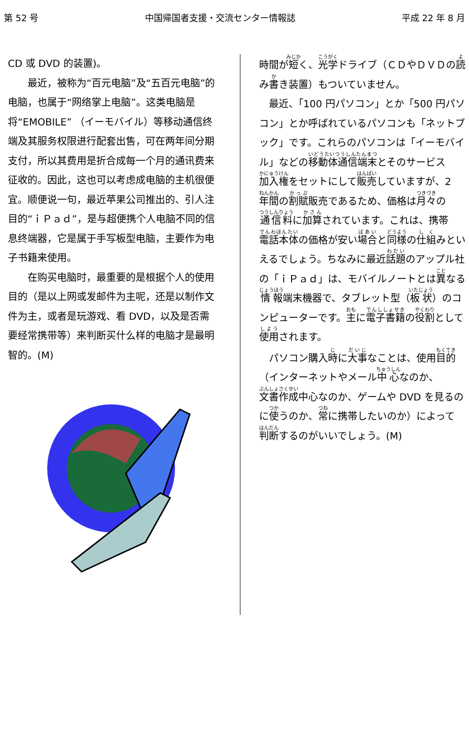第 52 号 中国帰国者支援・交流センター情報誌 平成 22 年 8 月
CD 或 DVD 的装置)。
　　最近，被称为“百元电脑”及“五百元电脑”的电脑，也属于“网络掌上电脑”。这类电脑是将“EMOBILE” （イーモバイル）等移动通信终端及其服务权限进行配套出售，可在两年间分期支付，所以其费用是折合成每一个月的通讯费来征收的。因此，这也可以考虑成电脑的主机很便宜。顺便说一句，最近苹果公司推出的、引人注目的“ｉＰａｄ”，是与超便携个人电脑不同的信息终端器，它是属于手写板型电脑，主要作为电子书籍来使用。
　　在购买电脑时，最重要的是根据个人的使用目的（是以上网或发邮件为主呢，还是以制作文件为主，或者是玩游戏、看 DVD，以及是否需要经常携带等）来判断买什么样的电脑才是最明智的。(M)
時間が短く、光学ドライブ（ＣＤやＤＶＤの読み書き装置）もついていません。
　最近、「100 円パソコン」とか「500 円パソコン」とか呼ばれているパソコンも「ネットブック」です。これらのパソコンは「イーモバイル」などの移動体通信端末とそのサービス加入権をセットにして販売していますが、2年間の割賦販売であるため、価格は月々の通信料に加算されています。これは、携帯電話本体の価格が安い場合と同様の仕組みといえるでしょう。ちなみに最近話題のアップル社の「ｉＰａｄ」は、モバイルノートとは異なる情報端末機器で、タブレット型（板状）のコンピューターです。主に電子書籍の役割として使用されます。
　パソコン購入時に大事なことは、使用目的（インターネットやメール中心なのか、文書作成中心なのか、ゲームや DVD を見るのに使うのか、常に携帯したいのか）によって判断するのがいいでしょう。(M)